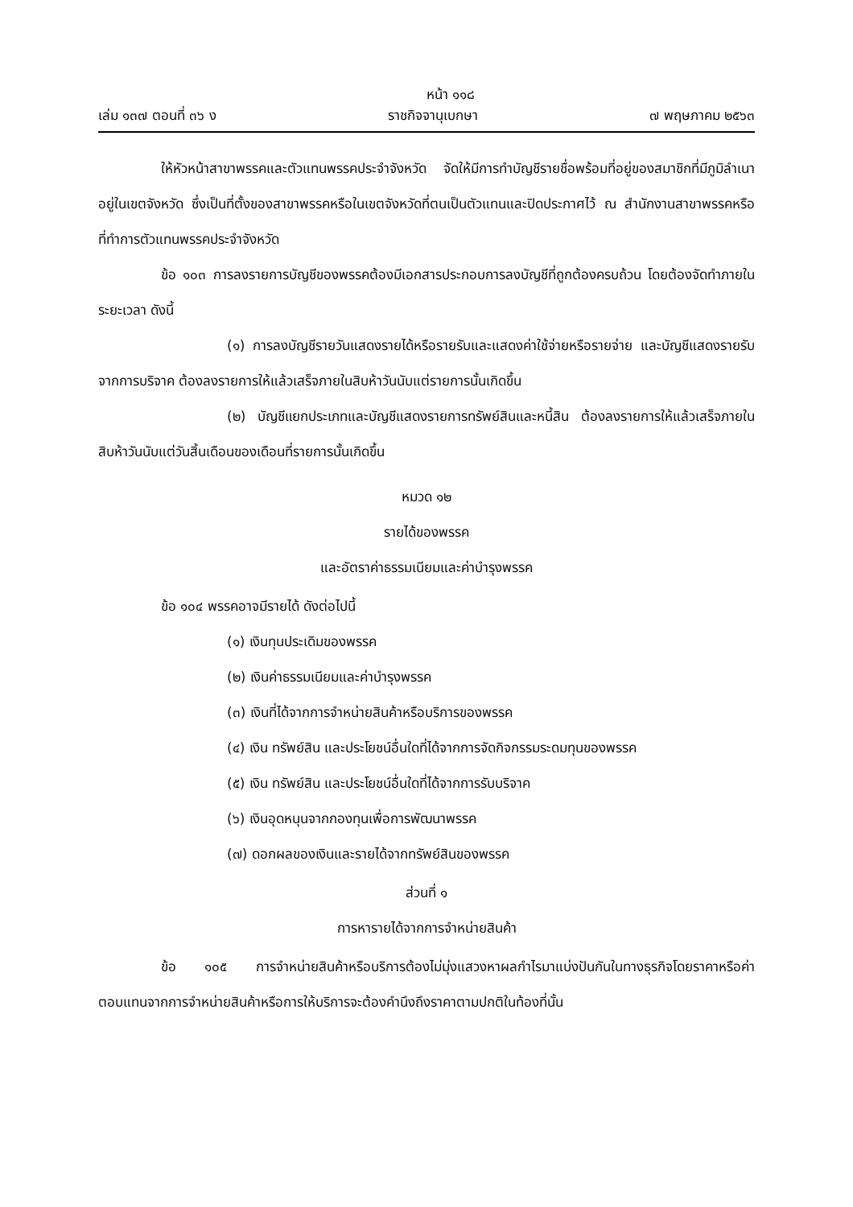หน้า ๑๑๘
เล่ม ๑๓๗ ตอนที่ ๓๖ ง ราชกิจจานุเบกษา ๗ พฤษภาคม ๒๕๖๓
ให้หัวหน้าสาขาพรรคและตัวแทนพรรคประจำจังหวัด จัดให้มีการทำบัญชีรายชื่อพร้อมที่อยู่ของสมาชิกที่มีภูมิลำเนาอยู่ในเขตจังหวัด ซึ่งเป็นที่ตั้งของสาขาพรรคหรือในเขตจังหวัดที่ตนเป็นตัวแทนและปิดประกาศไว้ ณ สำนักงานสาขาพรรคหรือที่ทำการตัวแทนพรรคประจำจังหวัด
ข้อ ๑๐๓ การลงรายการบัญชีของพรรคต้องมีเอกสารประกอบการลงบัญชีที่ถูกต้องครบถ้วน โดยต้องจัดทำภายในระยะเวลา ดังนี้
(๑) การลงบัญชีรายวันแสดงรายได้หรือรายรับและแสดงค่าใช้จ่ายหรือรายจ่าย และบัญชีแสดงรายรับจากการบริจาค ต้องลงรายการให้แล้วเสร็จภายในสิบห้าวันนับแต่รายการนั้นเกิดขึ้น
(๒) บัญชีแยกประเภทและบัญชีแสดงรายการทรัพย์สินและหนี้สิน ต้องลงรายการให้แล้วเสร็จภายในสิบห้าวันนับแต่วันสิ้นเดือนของเดือนที่รายการนั้นเกิดขึ้น
หมวด ๑๒
รายได้ของพรรค
และอัตราค่าธรรมเนียมและค่าบำรุงพรรค
ข้อ ๑๐๔ พรรคอาจมีรายได้ ดังต่อไปนี้
(๑) เงินทุนประเดิมของพรรค
(๒) เงินค่าธรรมเนียมและค่าบำรุงพรรค
(๓) เงินที่ได้จากการจำหน่ายสินค้าหรือบริการของพรรค
(๔) เงิน ทรัพย์สิน และประโยชน์อื่นใดที่ได้จากการจัดกิจกรรมระดมทุนของพรรค
(๕) เงิน ทรัพย์สิน และประโยชน์อื่นใดที่ได้จากการรับบริจาค
(๖) เงินอุดหนุนจากกองทุนเพื่อการพัฒนาพรรค
(๗) ดอกผลของเงินและรายได้จากทรัพย์สินของพรรค
ส่วนที่ ๑
การหารายได้จากการจำหน่ายสินค้า
ข้อ ๑๐๕ การจำหน่ายสินค้าหรือบริการต้องไม่มุ่งแสวงหาผลกำไรมาแบ่งปันกันในทางธุรกิจโดยราคาหรือค่าตอบแทนจากการจำหน่ายสินค้าหรือการให้บริการจะต้องคำนึงถึงราคาตามปกติในท้องที่นั้น